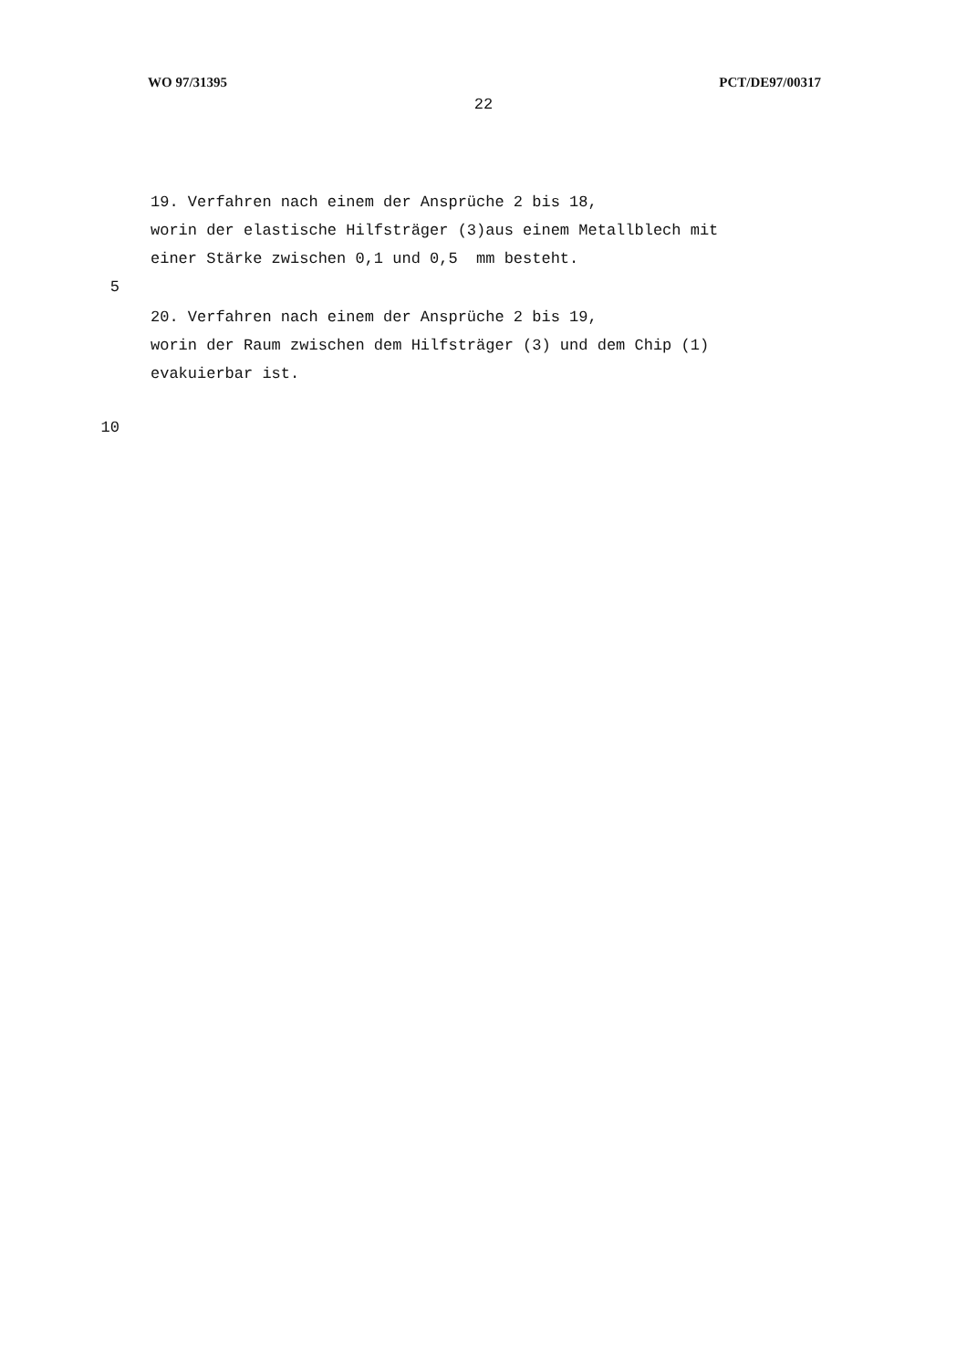WO 97/31395 PCT/DE97/00317
22
19. Verfahren nach einem der Ansprüche 2 bis 18,
worin der elastische Hilfsträger (3)aus einem Metallblech mit
einer Stärke zwischen 0,1 und 0,5 mm besteht.
5
20. Verfahren nach einem der Ansprüche 2 bis 19,
worin der Raum zwischen dem Hilfsträger (3) und dem Chip (1)
evakuierbar ist.
10